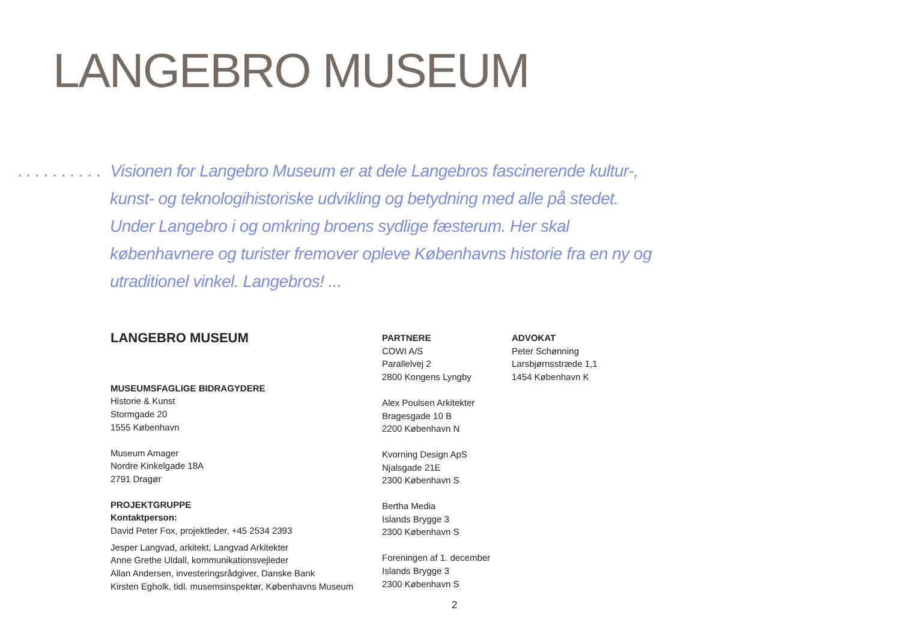LANGEBRO MUSEUM
. . . . . . . . . . Visionen for Langebro Museum er at dele Langebros fascinerende kultur-, kunst- og teknologihistoriske udvikling og betydning med alle på stedet. Under Langebro i og omkring broens sydlige fæsterum. Her skal københavnere og turister fremover opleve Københavns historie fra en ny og utraditionel vinkel. Langebros! ...
LANGEBRO MUSEUM
MUSEUMSFAGLIGE BIDRAGYDERE
Historie & Kunst
Stormgade 20
1555 København
Museum Amager
Nordre Kinkelgade 18A
2791 Dragør
PROJEKTGRUPPE
Kontaktperson:
David Peter Fox, projektleder, +45 2534 2393
Jesper Langvad, arkitekt, Langvad Arkitekter
Anne Grethe Uldall, kommunikationsvejleder
Allan Andersen, investeringsrådgiver, Danske Bank
Kirsten Egholk, tidl. musemsinspektør, Københavns Museum
PARTNERE
COWI A/S
Parallelvej 2
2800 Kongens Lyngby
Alex Poulsen Arkitekter
Bragesgade 10 B
2200 København N
Kvorning Design ApS
Njalsgade 21E
2300 København S
Bertha Media
Islands Brygge 3
2300 København S
Foreningen af 1. december
Islands Brygge 3
2300 København S
ADVOKAT
Peter Schønning
Larsbjørnsstræde 1,1
1454 København K
2